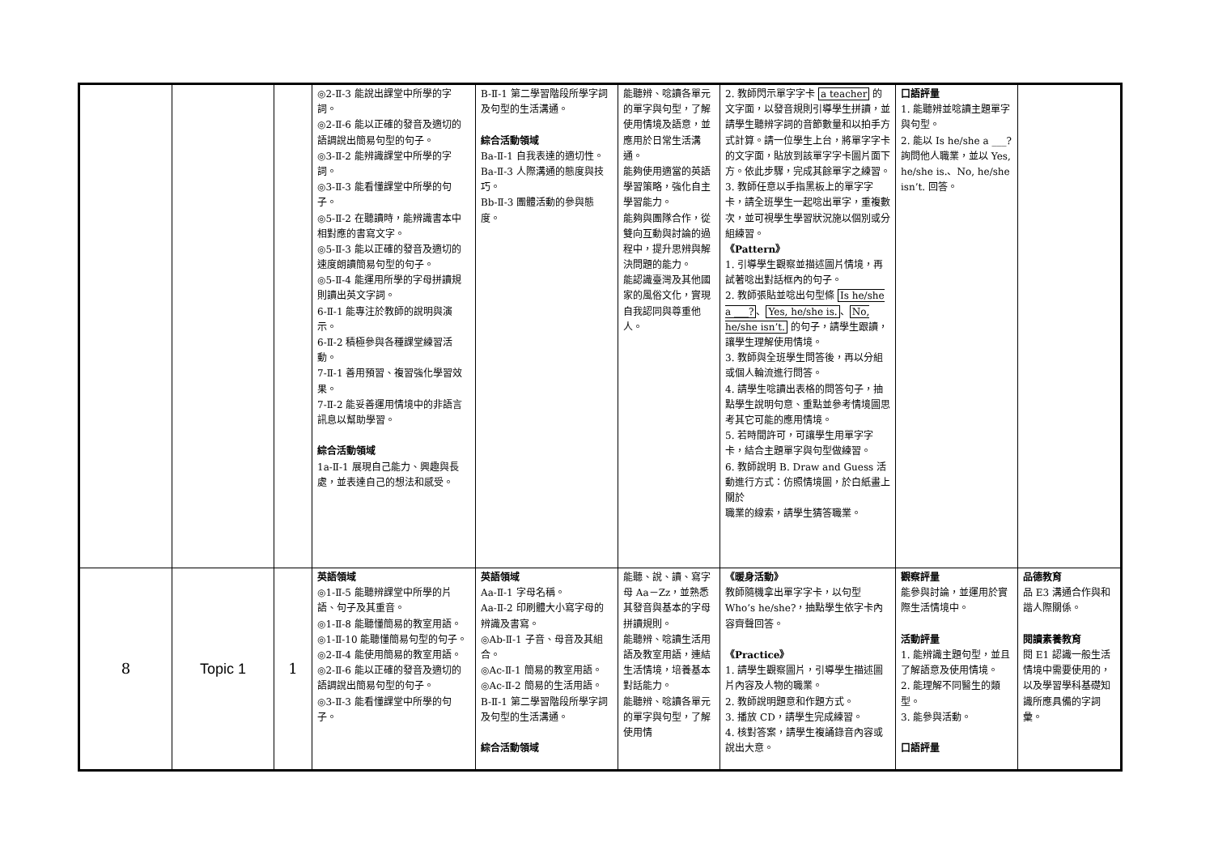| | | | ◎2-Ⅱ-3 能說出課堂中所學的字詞。 ◎2-Ⅱ-6 能以正確的發音及適切的語調說出簡易句型的句子。 ◎3-Ⅱ-2 能辨識課堂中所學的字詞。 ◎3-Ⅱ-3 能看懂課堂中所學的句子。 ◎5-Ⅱ-2 在聽讀時，能辨識書本中相對應的書寫文字。 ◎5-Ⅱ-3 能以正確的發音及適切的速度朗讀簡易句型的句子。 ◎5-Ⅱ-4 能運用所學的字母拼讀規則讀出英文字詞。 6-Ⅱ-1 能專注於教師的說明與演示。 6-Ⅱ-2 積極參與各種課堂練習活動。 7-Ⅱ-1 善用預習、複習強化學習效果。 7-Ⅱ-2 能妥善運用情境中的非語言訊息以幫助學習。 綜合活動領域 1a-Ⅱ-1 展現自己能力、興趣與長處，並表達自己的想法和感受。 | B-Ⅱ-1 第二學習階段所學字詞及句型的生活溝通。 綜合活動領域 Ba-Ⅱ-1 自我表達的適切性。 Ba-Ⅱ-3 人際溝通的態度與技巧。 Bb-Ⅱ-3 團體活動的參與態度。 | 能聽辨、唸讀各單元的單字與句型，了解使用情境及語意，並應用於日常生活溝通。 能夠使用適當的英語學習策略，強化自主學習能力。 能夠與團隊合作，從雙向互動與討論的過程中，提升思辨與解決問題的能力。 能認識臺灣及其他國家的風俗文化，實現自我認同與尊重他人。 | 2. 教師閃示單字字卡 a teacher 的文字面，以發音規則引導學生拼讀，並請學生聽辨字詞的音節數量和以拍手方式計算。請一位學生上台，將單字字卡的文字面，貼放到該單字字卡圖片面下方。依此步驟，完成其餘單字之練習。 3. 教師任意以手指黑板上的單字字卡，請全班學生一起唸出單字，重複數次，並可視學生學習狀況施以個別或分組練習。 《Pattern》 1. 引導學生觀察並描述圖片情境，再試著唸出對話框內的句子。 2. 教師張貼並唸出句型條 Is he/she a ___? 、 Yes, he/she is. 、 No, he/she isn’t. 的句子，請學生跟讀，讓學生理解使用情境。 3. 教師與全班學生問答後，再以分組或個人輪流進行問答。 4. 請學生唸讀出表格的問答句子，抽點學生說明句意、重點並參考情境圖思考其它可能的應用情境。 5. 若時間許可，可讓學生用單字字卡，結合主題單字與句型做練習。 6. 教師說明 B. Draw and Guess 活動進行方式：仿照情境圖，於白紙畫上關於 職業的線索，請學生猜答職業。 | 口語評量 1. 能聽辨並唸讀主題單字與句型。 2. 能以 Is he/she a ___? 詢問他人職業，並以 Yes, he/she is.、No, he/she isn’t. 回答。 | |
| 8 | Topic 1 | 1 | 英語領域 ◎1-Ⅱ-5 能聽辨課堂中所學的片語、句子及其重音。 ◎1-Ⅱ-8 能聽懂簡易的教室用語。 ◎1-Ⅱ-10 能聽懂簡易句型的句子。 ◎2-Ⅱ-4 能使用簡易的教室用語。 ◎2-Ⅱ-6 能以正確的發音及適切的語調說出簡易句型的句子。 ◎3-Ⅱ-3 能看懂課堂中所學的句子。 | 英語領域 Aa-Ⅱ-1 字母名稱。 Aa-Ⅱ-2 印刷體大小寫字母的辨識及書寫。 ◎Ab-Ⅱ-1 子音、母音及其組合。 ◎Ac-Ⅱ-1 簡易的教室用語。 ◎Ac-Ⅱ-2 簡易的生活用語。 B-Ⅱ-1 第二學習階段所學字詞及句型的生活溝通。 綜合活動領域 | 能聽、說、讀、寫字母 Aa－Zz，並熟悉其發音與基本的字母拼讀規則。 能聽辨、唸讀生活用語及教室用語，連結生活情境，培養基本對話能力。 能聽辨、唸讀各單元的單字與句型，了解使用情 | 《暖身活動》 教師隨機拿出單字字卡，以句型 Who’s he/she?，抽點學生依字卡內容齊聲回答。 《Practice》 1. 請學生觀察圖片，引導學生描述圖片內容及人物的職業。 2. 教師說明題意和作題方式。 3. 播放 CD，請學生完成練習。 4. 核對答案，請學生複誦錄音內容或說出大意。 | 觀察評量 能參與討論，並運用於實際生活情境中。 活動評量 1. 能辨識主題句型，並且了解語意及使用情境。 2. 能理解不同醫生的類型。 3. 能參與活動。 口語評量 | 品德教育 品 E3 溝通合作與和諧人際關係。 閱讀素養教育 閱 E1 認識一般生活情境中需要使用的，以及學習學科基礎知識所應具備的字詞彙。 |